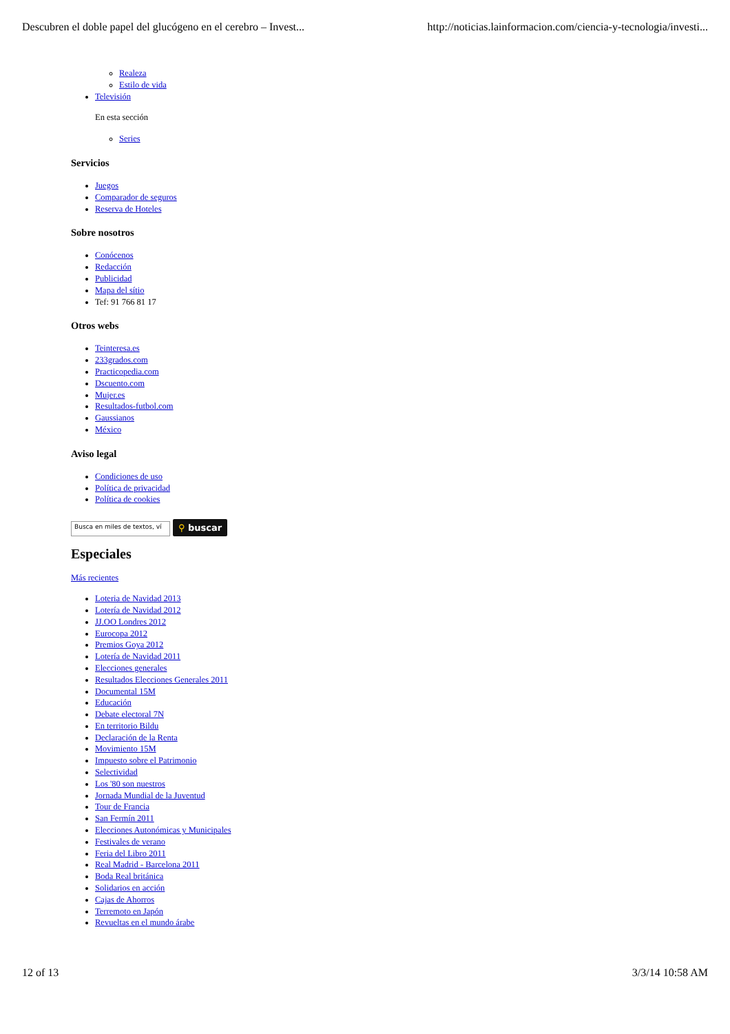Descubren el doble papel del glucógeno en el cerebro – Invest... http://noticias.lainformacion.com/ciencia-y-tecnologia/investi...
Realeza
Estilo de vida
Televisión
En esta sección
Series
Servicios
Juegos
Comparador de seguros
Reserva de Hoteles
Sobre nosotros
Conócenos
Redacción
Publicidad
Mapa del sítio
Tef: 91 766 81 17
Otros webs
Teinteresa.es
233grados.com
Practicopedia.com
Dscuento.com
Mujer.es
Resultados-futbol.com
Gaussianos
México
Aviso legal
Condiciones de uso
Política de privacidad
Política de cookies
Busca en miles de textos, ví
⚲ buscar
Especiales
Más recientes
Loteria de Navidad 2013
Lotería de Navidad 2012
JJ.OO Londres 2012
Eurocopa 2012
Premios Goya 2012
Lotería de Navidad 2011
Elecciones generales
Resultados Elecciones Generales 2011
Documental 15M
Educación
Debate electoral 7N
En territorio Bildu
Declaración de la Renta
Movimiento 15M
Impuesto sobre el Patrimonio
Selectividad
Los '80 son nuestros
Jornada Mundial de la Juventud
Tour de Francia
San Fermín 2011
Elecciones Autonómicas y Municipales
Festivales de verano
Feria del Libro 2011
Real Madrid - Barcelona 2011
Boda Real británica
Solidarios en acción
Cajas de Ahorros
Terremoto en Japón
Revueltas en el mundo árabe
12 of 13 3/3/14 10:58 AM